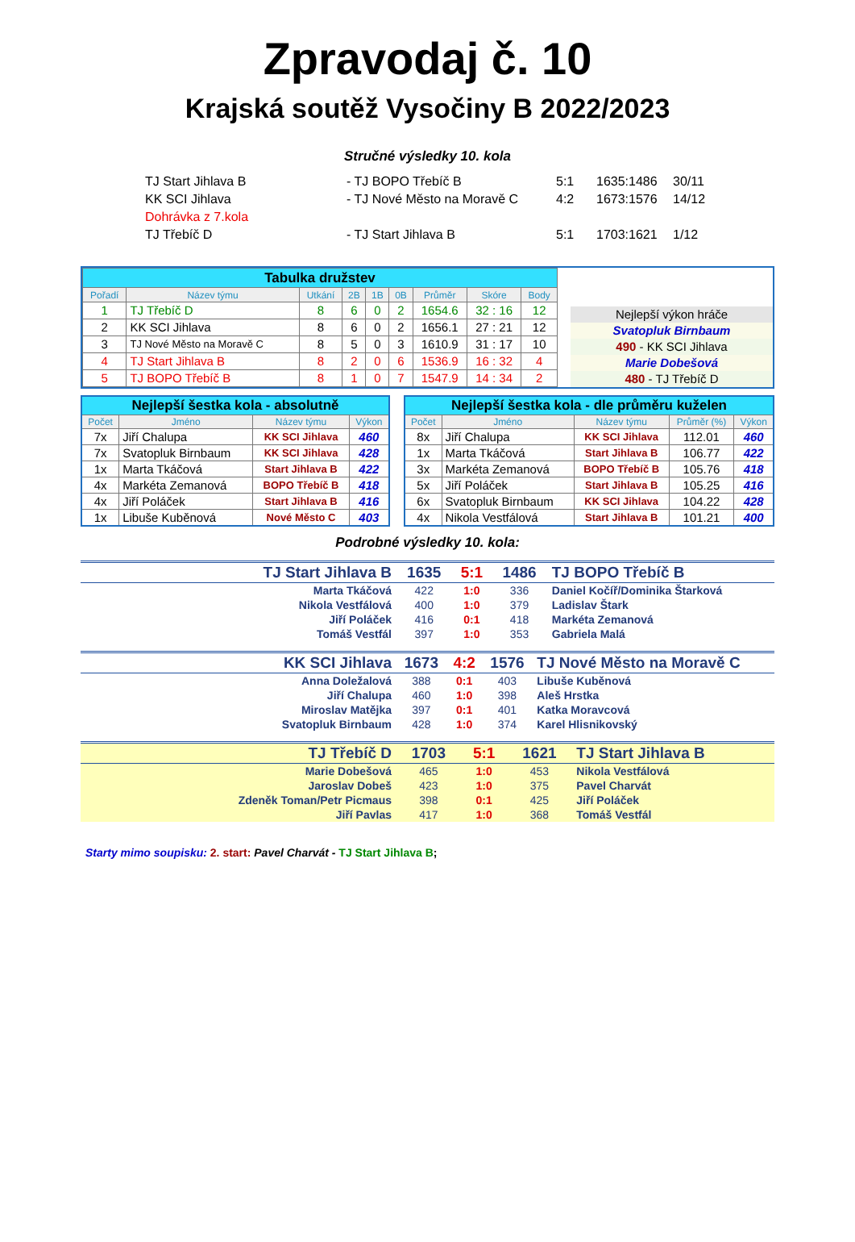Zpravodaj č. 10
Krajská soutěž Vysočiny B 2022/2023
Stručné výsledky 10. kola
| TJ Start Jihlava B | - TJ BOPO Třebíč B | 5:1 | 1635:1486 | 30/11 |
| KK SCI Jihlava | - TJ Nové Město na Moravě C | 4:2 | 1673:1576 | 14/12 |
| Dohrávka z 7.kola | | | | |
| TJ Třebíč D | - TJ Start Jihlava B | 5:1 | 1703:1621 | 1/12 |
| Tabulka družstev | | | | | | | | |
| Pořadí | Název týmu | Utkání | 2B | 1B | 0B | Průměr | Skóre | Body |
| 1 | TJ Třebíč D | 8 | 6 | 0 | 2 | 1654.6 | 32 : 16 | 12 |
| 2 | KK SCI Jihlava | 8 | 6 | 0 | 2 | 1656.1 | 27 : 21 | 12 |
| 3 | TJ Nové Město na Moravě C | 8 | 5 | 0 | 3 | 1610.9 | 31 : 17 | 10 |
| 4 | TJ Start Jihlava B | 8 | 2 | 0 | 6 | 1536.9 | 16 : 32 | 4 |
| 5 | TJ BOPO Třebíč B | 8 | 1 | 0 | 7 | 1547.9 | 14 : 34 | 2 |
Nejlepší výkon hráče
Svatopluk Birnbaum
490 - KK SCI Jihlava
Marie Dobešová
480 - TJ Třebíč D
| Nejlepší šestka kola - absolutně | | | |
| Počet | Jméno | Název týmu | Výkon |
| 7x | Jiří Chalupa | KK SCI Jihlava | 460 |
| 7x | Svatopluk Birnbaum | KK SCI Jihlava | 428 |
| 1x | Marta Tkáčová | Start Jihlava B | 422 |
| 4x | Markéta Zemanová | BOPO Třebíč B | 418 |
| 4x | Jiří Poláček | Start Jihlava B | 416 |
| 1x | Libuše Kuběnová | Nové Město C | 403 |
| Nejlepší šestka kola - dle průměru kuželen | | | | |
| Počet | Jméno | Název týmu | Průměr (%) | Výkon |
| 8x | Jiří Chalupa | KK SCI Jihlava | 112.01 | 460 |
| 1x | Marta Tkáčová | Start Jihlava B | 106.77 | 422 |
| 3x | Markéta Zemanová | BOPO Třebíč B | 105.76 | 418 |
| 5x | Jiří Poláček | Start Jihlava B | 105.25 | 416 |
| 6x | Svatopluk Birnbaum | KK SCI Jihlava | 104.22 | 428 |
| 4x | Nikola Vestfálová | Start Jihlava B | 101.21 | 400 |
Podrobné výsledky 10. kola:
| TJ Start Jihlava B | 1635 | 5:1 | 1486 | TJ BOPO Třebíč B |
| Marta Tkáčová | 422 | 1:0 | 336 | Daniel Kočíř/Dominika Štarková |
| Nikola Vestfálová | 400 | 1:0 | 379 | Ladislav Štark |
| Jiří Poláček | 416 | 0:1 | 418 | Markéta Zemanová |
| Tomáš Vestfál | 397 | 1:0 | 353 | Gabriela Malá |
| KK SCI Jihlava | 1673 | 4:2 | 1576 | TJ Nové Město na Moravě C |
| Anna Doležalová | 388 | 0:1 | 403 | Libuše Kuběnová |
| Jiří Chalupa | 460 | 1:0 | 398 | Aleš Hrstka |
| Miroslav Matějka | 397 | 0:1 | 401 | Katka Moravcová |
| Svatopluk Birnbaum | 428 | 1:0 | 374 | Karel Hlisnikovský |
| TJ Třebíč D | 1703 | 5:1 | 1621 | TJ Start Jihlava B |
| Marie Dobešová | 465 | 1:0 | 453 | Nikola Vestfálová |
| Jaroslav Dobeš | 423 | 1:0 | 375 | Pavel Charvát |
| Zdeněk Toman/Petr Picmaus | 398 | 0:1 | 425 | Jiří Poláček |
| Jiří Pavlas | 417 | 1:0 | 368 | Tomáš Vestfál |
Starty mimo soupisku: 2. start: Pavel Charvát - TJ Start Jihlava B;